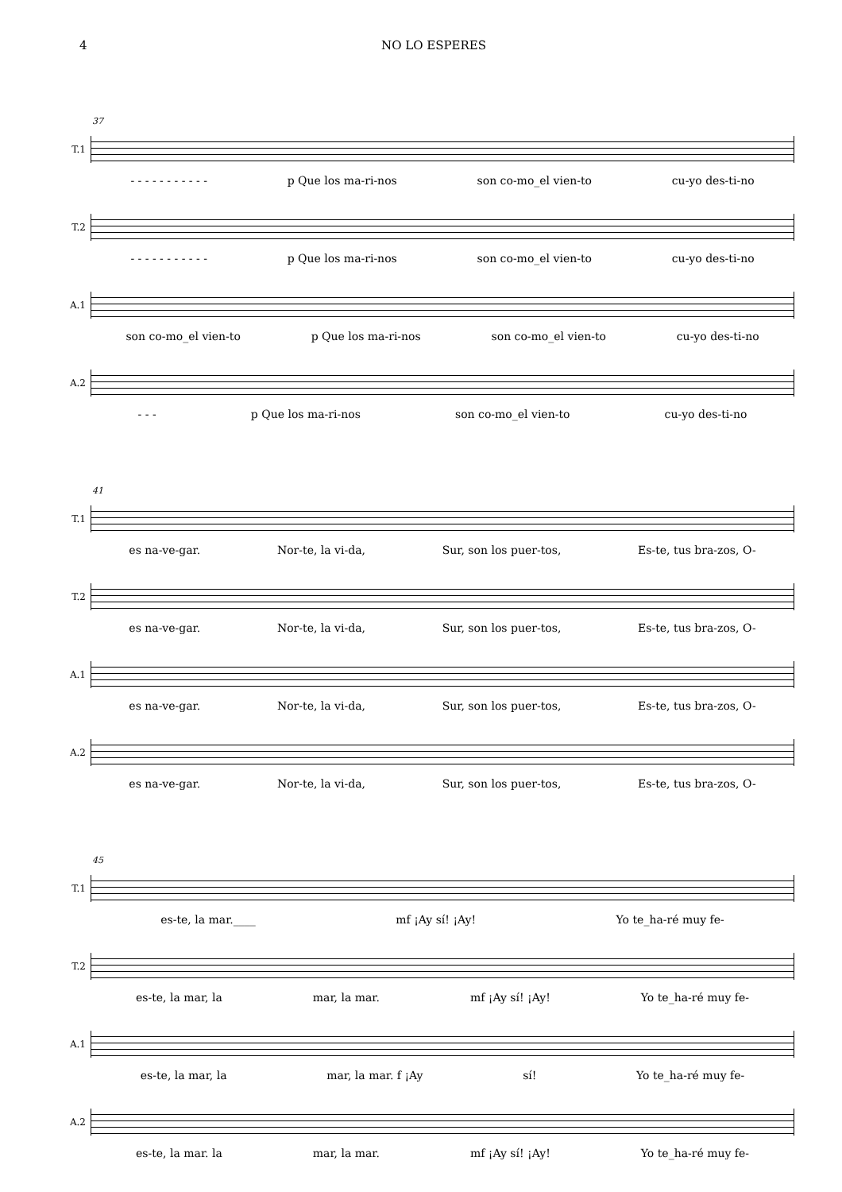4 NO LO ESPERES
37
T.1
- - - - - - - - - - - p Que los ma-ri-nos son co-mo_el vien-to cu-yo des-ti-no
T.2
- - - - - - - - - - - p Que los ma-ri-nos son co-mo_el vien-to cu-yo des-ti-no
A.1
son co-mo_el vien-to p Que los ma-ri-nos son co-mo_el vien-to cu-yo des-ti-no
A.2
- - - p Que los ma-ri-nos son co-mo_el vien-to cu-yo des-ti-no
41
T.1
es na-ve-gar. Nor-te, la vi-da, Sur, son los puer-tos, Es-te, tus bra-zos, O-
T.2
es na-ve-gar. Nor-te, la vi-da, Sur, son los puer-tos, Es-te, tus bra-zos, O-
A.1
es na-ve-gar. Nor-te, la vi-da, Sur, son los puer-tos, Es-te, tus bra-zos, O-
A.2
es na-ve-gar. Nor-te, la vi-da, Sur, son los puer-tos, Es-te, tus bra-zos, O-
45
T.1
es-te, la mar.____ mf ¡Ay sí! ¡Ay! Yo te_ha-ré muy fe-
T.2
es-te, la mar, la mar, la mar. mf ¡Ay sí! ¡Ay! Yo te_ha-ré muy fe-
A.1
es-te, la mar, la mar, la mar. f ¡Ay sí! Yo te_ha-ré muy fe-
A.2
es-te, la mar. la mar, la mar. mf ¡Ay sí! ¡Ay! Yo te_ha-ré muy fe-